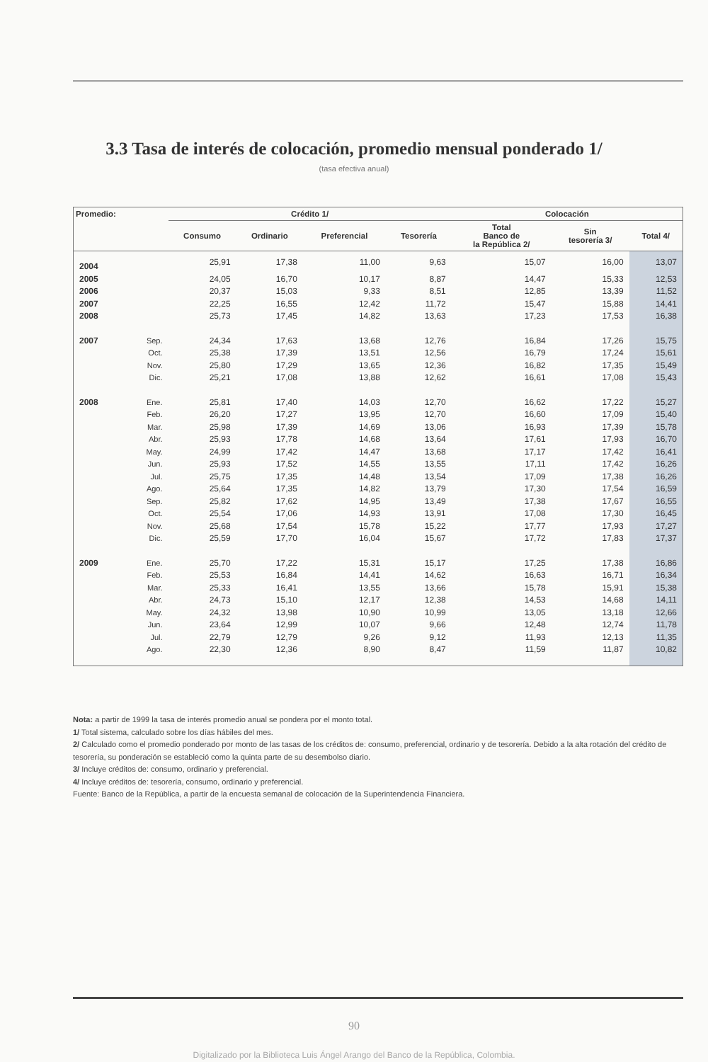3.3 Tasa de interés de colocación, promedio mensual ponderado 1/
(tasa efectiva anual)
| Promedio: | | Crédito 1/ | | | | Colocación | | |
| --- | --- | --- | --- | --- | --- | --- | --- | --- |
| | | Consumo | Ordinario | Preferencial | Tesorería | Total Banco de la República 2/ | Sin tesorería 3/ | Total 4/ |
| 2004 | | 25,91 | 17,38 | 11,00 | 9,63 | 15,07 | 16,00 | 13,07 |
| 2005 | | 24,05 | 16,70 | 10,17 | 8,87 | 14,47 | 15,33 | 12,53 |
| 2006 | | 20,37 | 15,03 | 9,33 | 8,51 | 12,85 | 13,39 | 11,52 |
| 2007 | | 22,25 | 16,55 | 12,42 | 11,72 | 15,47 | 15,88 | 14,41 |
| 2008 | | 25,73 | 17,45 | 14,82 | 13,63 | 17,23 | 17,53 | 16,38 |
| 2007 | Sep. | 24,34 | 17,63 | 13,68 | 12,76 | 16,84 | 17,26 | 15,75 |
| | Oct. | 25,38 | 17,39 | 13,51 | 12,56 | 16,79 | 17,24 | 15,61 |
| | Nov. | 25,80 | 17,29 | 13,65 | 12,36 | 16,82 | 17,35 | 15,49 |
| | Dic. | 25,21 | 17,08 | 13,88 | 12,62 | 16,61 | 17,08 | 15,43 |
| 2008 | Ene. | 25,81 | 17,40 | 14,03 | 12,70 | 16,62 | 17,22 | 15,27 |
| | Feb. | 26,20 | 17,27 | 13,95 | 12,70 | 16,60 | 17,09 | 15,40 |
| | Mar. | 25,98 | 17,39 | 14,69 | 13,06 | 16,93 | 17,39 | 15,78 |
| | Abr. | 25,93 | 17,78 | 14,68 | 13,64 | 17,61 | 17,93 | 16,70 |
| | May. | 24,99 | 17,42 | 14,47 | 13,68 | 17,17 | 17,42 | 16,41 |
| | Jun. | 25,93 | 17,52 | 14,55 | 13,55 | 17,11 | 17,42 | 16,26 |
| | Jul. | 25,75 | 17,35 | 14,48 | 13,54 | 17,09 | 17,38 | 16,26 |
| | Ago. | 25,64 | 17,35 | 14,82 | 13,79 | 17,30 | 17,54 | 16,59 |
| | Sep. | 25,82 | 17,62 | 14,95 | 13,49 | 17,38 | 17,67 | 16,55 |
| | Oct. | 25,54 | 17,06 | 14,93 | 13,91 | 17,08 | 17,30 | 16,45 |
| | Nov. | 25,68 | 17,54 | 15,78 | 15,22 | 17,77 | 17,93 | 17,27 |
| | Dic. | 25,59 | 17,70 | 16,04 | 15,67 | 17,72 | 17,83 | 17,37 |
| 2009 | Ene. | 25,70 | 17,22 | 15,31 | 15,17 | 17,25 | 17,38 | 16,86 |
| | Feb. | 25,53 | 16,84 | 14,41 | 14,62 | 16,63 | 16,71 | 16,34 |
| | Mar. | 25,33 | 16,41 | 13,55 | 13,66 | 15,78 | 15,91 | 15,38 |
| | Abr. | 24,73 | 15,10 | 12,17 | 12,38 | 14,53 | 14,68 | 14,11 |
| | May. | 24,32 | 13,98 | 10,90 | 10,99 | 13,05 | 13,18 | 12,66 |
| | Jun. | 23,64 | 12,99 | 10,07 | 9,66 | 12,48 | 12,74 | 11,78 |
| | Jul. | 22,79 | 12,79 | 9,26 | 9,12 | 11,93 | 12,13 | 11,35 |
| | Ago. | 22,30 | 12,36 | 8,90 | 8,47 | 11,59 | 11,87 | 10,82 |
Nota: a partir de 1999 la tasa de interés promedio anual se pondera por el monto total.
1/ Total sistema, calculado sobre los días hábiles del mes.
2/ Calculado como el promedio ponderado por monto de las tasas de los créditos de: consumo, preferencial, ordinario y de tesorería. Debido a la alta rotación del crédito de tesorería, su ponderación se estableció como la quinta parte de su desembolso diario.
3/ Incluye créditos de: consumo, ordinario y preferencial.
4/ Incluye créditos de: tesorería, consumo, ordinario y preferencial.
Fuente: Banco de la República, a partir de la encuesta semanal de colocación de la Superintendencia Financiera.
90
Digitalizado por la Biblioteca Luis Ángel Arango del Banco de la República, Colombia.